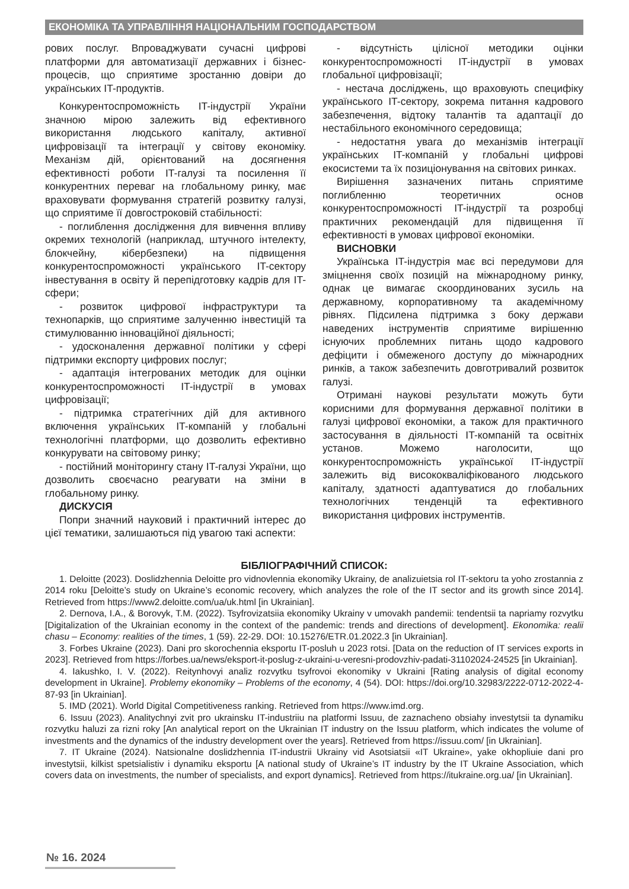ЕКОНОМІКА ТА УПРАВЛІННЯ НАЦІОНАЛЬНИМ ГОСПОДАРСТВОМ
рових послуг. Впроваджувати сучасні цифрові платформи для автоматизації державних і бізнес-процесів, що сприятиме зростанню довіри до українських IT-продуктів.
Конкурентоспроможність IT-індустрії України значною мірою залежить від ефективного використання людського капіталу, активної цифровізації та інтеграції у світову економіку. Механізм дій, орієнтований на досягнення ефективності роботи IT-галузі та посилення її конкурентних переваг на глобальному ринку, має враховувати формування стратегій розвитку галузі, що сприятиме її довгостроковій стабільності:
- поглиблення дослідження для вивчення впливу окремих технологій (наприклад, штучного інтелекту, блокчейну, кібербезпеки) на підвищення конкурентоспроможності українського IT-сектору інвестування в освіту й перепідготовку кадрів для IT-сфери;
- розвиток цифрової інфраструктури та технопарків, що сприятиме залученню інвестицій та стимулюванню інноваційної діяльності;
- удосконалення державної політики у сфері підтримки експорту цифрових послуг;
- адаптація інтегрованих методик для оцінки конкурентоспроможності IT-індустрії в умовах цифровізації;
- підтримка стратегічних дій для активного включення українських IT-компаній у глобальні технологічні платформи, що дозволить ефективно конкурувати на світовому ринку;
- постійний моніторингу стану IT-галузі України, що дозволить своєчасно реагувати на зміни в глобальному ринку.
ДИСКУСІЯ
Попри значний науковий і практичний інтерес до цієї тематики, залишаються під увагою такі аспекти:
- відсутність цілісної методики оцінки конкурентоспроможності IT-індустрії в умовах глобальної цифровізації;
- нестача досліджень, що враховують специфіку українського IT-сектору, зокрема питання кадрового забезпечення, відтоку талантів та адаптації до нестабільного економічного середовища;
- недостатня увага до механізмів інтеграції українських IT-компаній у глобальні цифрові екосистеми та їх позиціонування на світових ринках.
Вирішення зазначених питань сприятиме поглибленню теоретичних основ конкурентоспроможності IT-індустрії та розробці практичних рекомендацій для підвищення її ефективності в умовах цифрової економіки.
ВИСНОВКИ
Українська IT-індустрія має всі передумови для зміцнення своїх позицій на міжнародному ринку, однак це вимагає скоординованих зусиль на державному, корпоративному та академічному рівнях. Підсилена підтримка з боку держави наведених інструментів сприятиме вирішенню існуючих проблемних питань щодо кадрового дефіцити і обмеженого доступу до міжнародних ринків, а також забезпечить довготривалий розвиток галузі.
Отримані наукові результати можуть бути корисними для формування державної політики в галузі цифрової економіки, а також для практичного застосування в діяльності IT-компаній та освітніх установ. Можемо наголосити, що конкурентоспроможність української IT-індустрії залежить від висококваліфікованого людського капіталу, здатності адаптуватися до глобальних технологічних тенденцій та ефективного використання цифрових інструментів.
БІБЛІОГРАФІЧНИЙ СПИСОК:
1. Deloitte (2023). Doslidzhennia Deloitte pro vidnovlennia ekonomiky Ukrainy, de analizuietsia rol IT-sektoru ta yoho zrostannia z 2014 roku [Deloitte’s study on Ukraine’s economic recovery, which analyzes the role of the IT sector and its growth since 2014]. Retrieved from https://www2.deloitte.com/ua/uk.html [in Ukrainian].
2. Dernova, I.A., & Borovyk, T.M. (2022). Tsyfrovizatsiia ekonomiky Ukrainy v umovakh pandemii: tendentsii ta napriamy rozvytku [Digitalization of the Ukrainian economy in the context of the pandemic: trends and directions of development]. Ekonomika: realii chasu – Economy: realities of the times, 1 (59). 22-29. DOI: 10.15276/ETR.01.2022.3 [in Ukrainian].
3. Forbes Ukraine (2023). Dani pro skorochennia eksportu IT-posluh u 2023 rotsi. [Data on the reduction of IT services exports in 2023]. Retrieved from https://forbes.ua/news/eksport-it-poslug-z-ukraini-u-veresni-prodovzhiv-padati-31102024-24525 [in Ukrainian].
4. Iakushko, I. V. (2022). Reitynhovyi analiz rozvytku tsyfrovoi ekonomiky v Ukraini [Rating analysis of digital economy development in Ukraine]. Problemy ekonomiky – Problems of the economy, 4 (54). DOI: https://doi.org/10.32983/2222-0712-2022-4-87-93 [in Ukrainian].
5. IMD (2021). World Digital Competitiveness ranking. Retrieved from https://www.imd.org.
6. Issuu (2023). Analitychnyi zvit pro ukrainsku IT-industriiu na platformi Issuu, de zaznacheno obsiahy investytsii ta dynamiku rozvytku haluzi za rizni roky [An analytical report on the Ukrainian IT industry on the Issuu platform, which indicates the volume of investments and the dynamics of the industry development over the years]. Retrieved from https://issuu.com/ [in Ukrainian].
7. IT Ukraine (2024). Natsionalne doslidzhennia IT-industrii Ukrainy vid Asotsiatsii «IT Ukraine», yake okhopliuie dani pro investytsii, kilkist spetsialistiv i dynamiku eksportu [A national study of Ukraine’s IT industry by the IT Ukraine Association, which covers data on investments, the number of specialists, and export dynamics]. Retrieved from https://itukraine.org.ua/ [in Ukrainian].
№ 16. 2024